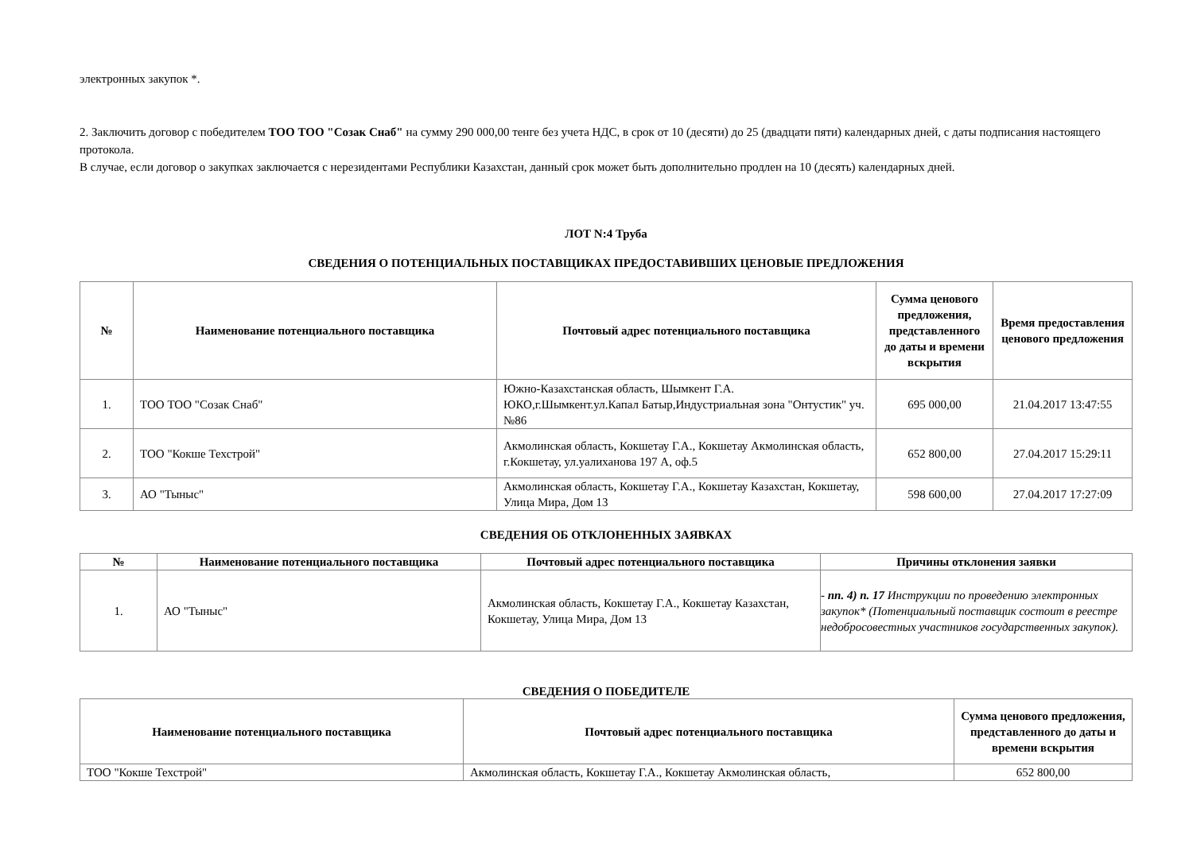электронных закупок *.
2. Заключить договор с победителем ТОО ТОО "Созак Снаб" на сумму 290 000,00 тенге без учета НДС, в срок от 10 (десяти) до 25 (двадцати пяти) календарных дней, с даты подписания настоящего протокола.
В случае, если договор о закупках заключается с нерезидентами Республики Казахстан, данный срок может быть дополнительно продлен на 10 (десять) календарных дней.
ЛОТ N:4 Труба
СВЕДЕНИЯ О ПОТЕНЦИАЛЬНЫХ ПОСТАВЩИКАХ ПРЕДОСТАВИВШИХ ЦЕНОВЫЕ ПРЕДЛОЖЕНИЯ
| № | Наименование потенциального поставщика | Почтовый адрес потенциального поставщика | Сумма ценового предложения, представленного до даты и времени вскрытия | Время предоставления ценового предложения |
| --- | --- | --- | --- | --- |
| 1. | ТОО ТОО "Созак Снаб" | Южно-Казахстанская область, Шымкент Г.А. ЮКО,г.Шымкент.ул.Капал Батыр,Индустриальная зона "Онтустик" уч. №86 | 695 000,00 | 21.04.2017 13:47:55 |
| 2. | ТОО "Кокше Техстрой" | Акмолинская область, Кокшетау Г.А., Кокшетау Акмолинская область, г.Кокшетау, ул.уалиханова 197 А, оф.5 | 652 800,00 | 27.04.2017 15:29:11 |
| 3. | АО "Тыныс" | Акмолинская область, Кокшетау Г.А., Кокшетау Казахстан, Кокшетау, Улица Мира, Дом 13 | 598 600,00 | 27.04.2017 17:27:09 |
СВЕДЕНИЯ ОБ ОТКЛОНЕННЫХ ЗАЯВКАХ
| № | Наименование потенциального поставщика | Почтовый адрес потенциального поставщика | Причины отклонения заявки |
| --- | --- | --- | --- |
| 1. | АО "Тыныс" | Акмолинская область, Кокшетау Г.А., Кокшетау Казахстан, Кокшетау, Улица Мира, Дом 13 | - пп. 4) п. 17 Инструкции по проведению электронных закупок* (Потенциальный поставщик состоит в реестре недобросовестных участников государственных закупок). |
СВЕДЕНИЯ О ПОБЕДИТЕЛЕ
| Наименование потенциального поставщика | Почтовый адрес потенциального поставщика | Сумма ценового предложения, представленного до даты и времени вскрытия |
| --- | --- | --- |
| ТОО "Кокше Техстрой" | Акмолинская область, Кокшетау Г.А., Кокшетау Акмолинская область, | 652 800,00 |